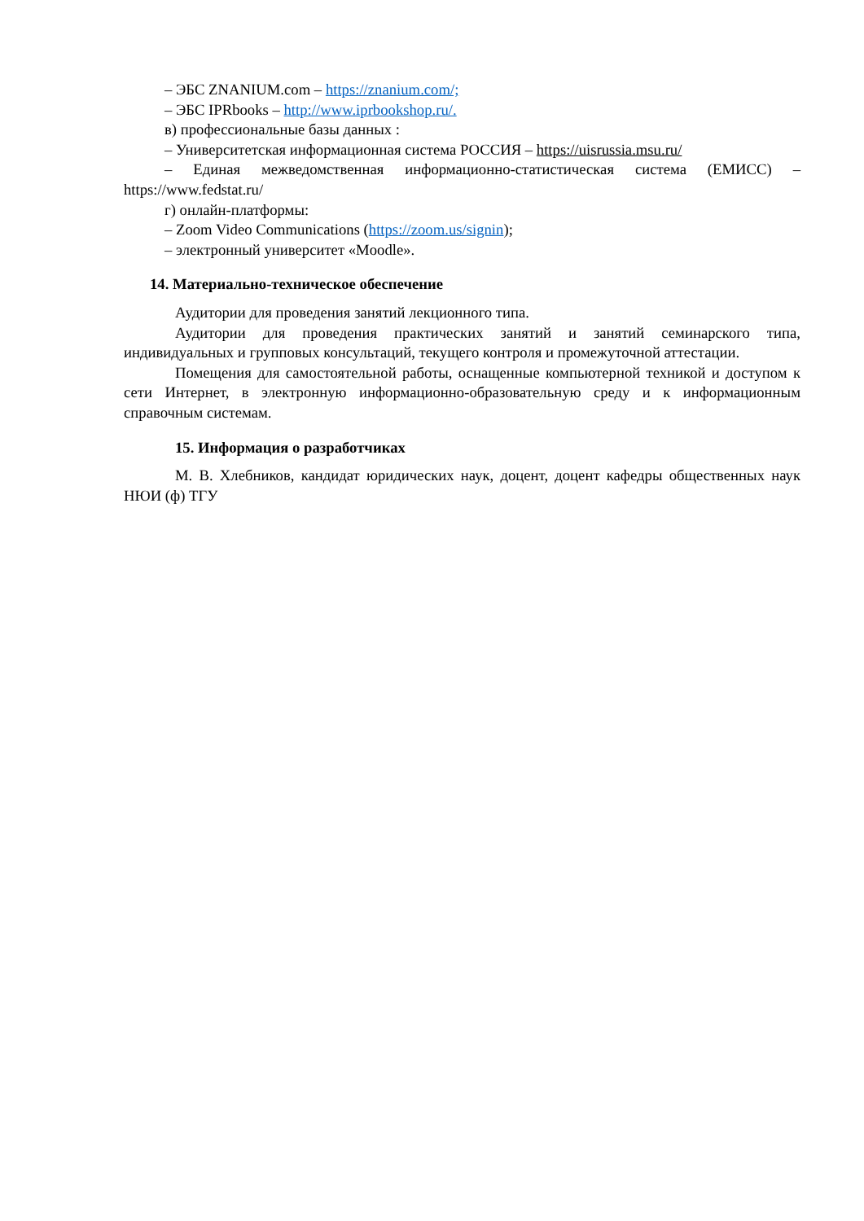– ЭБС ZNANIUM.com – https://znanium.com/;
– ЭБС IPRbooks – http://www.iprbookshop.ru/.
в) профессиональные базы данных :
– Университетская информационная система РОССИЯ – https://uisrussia.msu.ru/
– Единая межведомственная информационно-статистическая система (ЕМИСС) – https://www.fedstat.ru/
г) онлайн-платформы:
– Zoom Video Communications (https://zoom.us/signin);
– электронный университет «Moodle».
14. Материально-техническое обеспечение
Аудитории для проведения занятий лекционного типа.
Аудитории для проведения практических занятий и занятий семинарского типа, индивидуальных и групповых консультаций, текущего контроля и промежуточной аттестации.
Помещения для самостоятельной работы, оснащенные компьютерной техникой и доступом к сети Интернет, в электронную информационно-образовательную среду и к информационным справочным системам.
15. Информация о разработчиках
М. В. Хлебников, кандидат юридических наук, доцент, доцент кафедры общественных наук НЮИ (ф) ТГУ